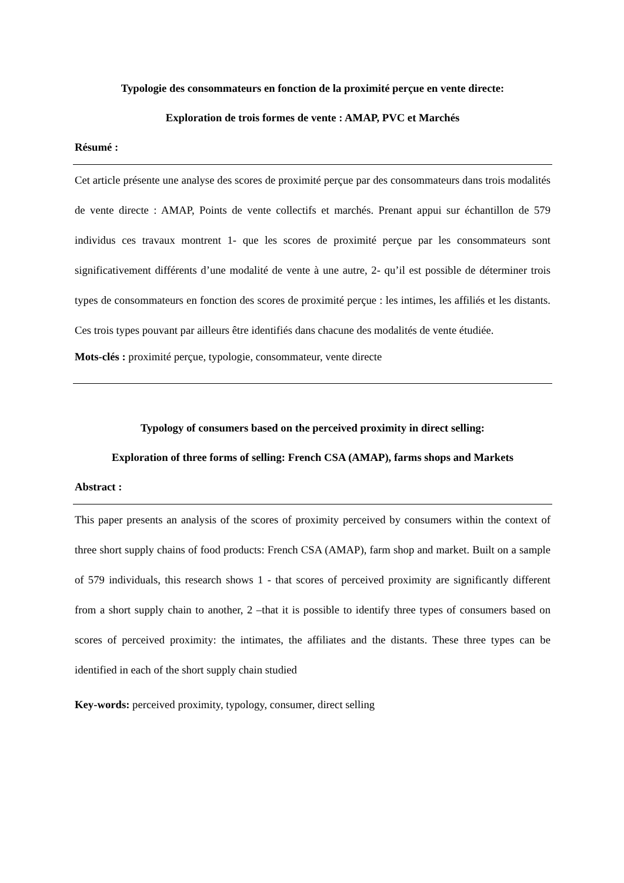Typologie des consommateurs en fonction de la proximité perçue en vente directe:
Exploration de trois formes de vente : AMAP, PVC et Marchés
Résumé :
Cet article présente une analyse des scores de proximité perçue par des consommateurs dans trois modalités de vente directe : AMAP, Points de vente collectifs et marchés. Prenant appui sur échantillon de 579 individus ces travaux montrent 1- que les scores de proximité perçue par les consommateurs sont significativement différents d’une modalité de vente à une autre, 2- qu’il est possible de déterminer trois types de consommateurs en fonction des scores de proximité perçue : les intimes, les affiliés et les distants. Ces trois types pouvant par ailleurs être identifiés dans chacune des modalités de vente étudiée.
Mots-clés : proximité perçue, typologie, consommateur, vente directe
Typology of consumers based on the perceived proximity in direct selling:
Exploration of three forms of selling: French CSA (AMAP), farms shops and Markets
Abstract :
This paper presents an analysis of the scores of proximity perceived by consumers within the context of three short supply chains of food products: French CSA (AMAP), farm shop and market. Built on a sample of 579 individuals, this research shows 1 - that scores of perceived proximity are significantly different from a short supply chain to another, 2 –that it is possible to identify three types of consumers based on scores of perceived proximity: the intimates, the affiliates and the distants. These three types can be identified in each of the short supply chain studied
Key-words: perceived proximity, typology, consumer, direct selling